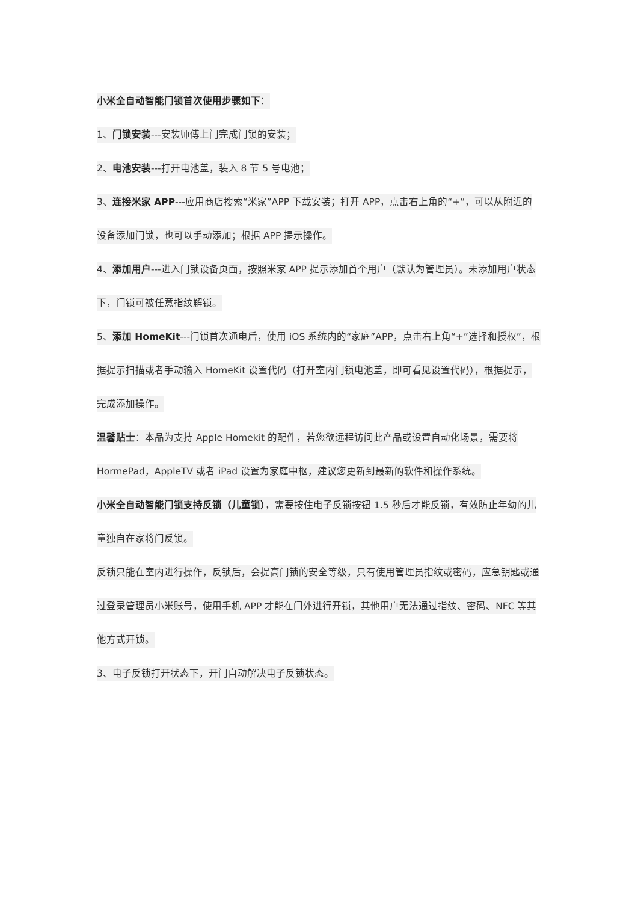小米全自动智能门锁首次使用步骤如下：
1、门锁安装---安装师傅上门完成门锁的安装；
2、电池安装---打开电池盖，装入 8 节 5 号电池；
3、连接米家 APP---应用商店搜索“米家”APP 下载安装；打开 APP，点击右上角的“+”，可以从附近的设备添加门锁，也可以手动添加；根据 APP 提示操作。
4、添加用户---进入门锁设备页面，按照米家 APP 提示添加首个用户（默认为管理员）。未添加用户状态下，门锁可被任意指纹解锁。
5、添加 HomeKit---门锁首次通电后，使用 iOS 系统内的“家庭”APP，点击右上角“+”选择和授权”，根据提示扫描或者手动输入 HomeKit 设置代码（打开室内门锁电池盖，即可看见设置代码），根据提示，完成添加操作。
温馨贴士：本品为支持 Apple Homekit 的配件，若您欲远程访问此产品或设置自动化场景，需要将 HormePad，AppleTV 或者 iPad 设置为家庭中枢，建议您更新到最新的软件和操作系统。
小米全自动智能门锁支持反锁（儿童锁），需要按住电子反锁按钮 1.5 秒后才能反锁，有效防止年幼的儿童独自在家将门反锁。
反锁只能在室内进行操作，反锁后，会提高门锁的安全等级，只有使用管理员指纹或密码，应急钥匙或通过登录管理员小米账号，使用手机 APP 才能在门外进行开锁，其他用户无法通过指纹、密码、NFC 等其他方式开锁。
3、电子反锁打开状态下，开门自动解决电子反锁状态。